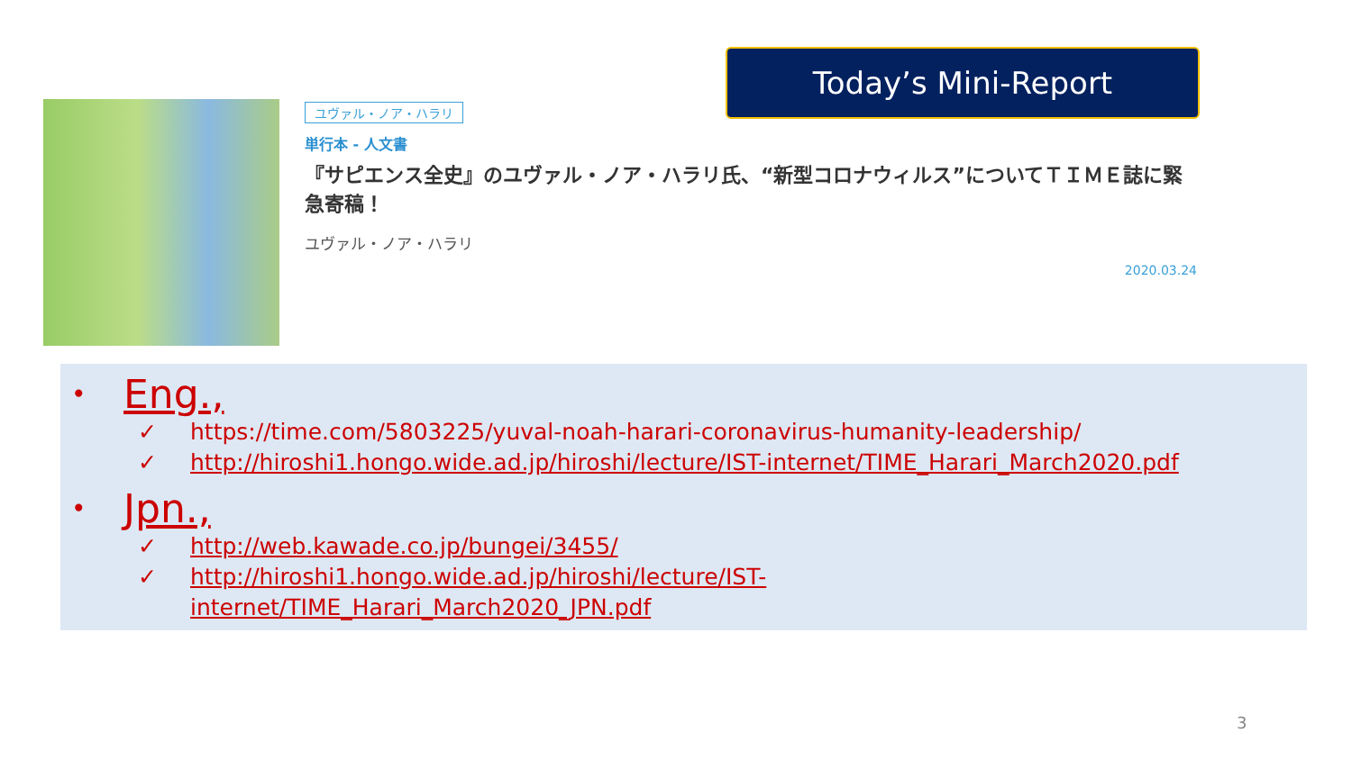ユヴァル・ノア・ハラリ
単行本 - 人文書
『サピエンス全史』のユヴァル・ノア・ハラリ氏、“新型コロナウィルス”についてＴＩＭＥ誌に緊急寄稿！
ユヴァル・ノア・ハラリ
2020.03.24
Today’s Mini-Report
• Eng.,
✓ https://time.com/5803225/yuval-noah-harari-coronavirus-humanity-leadership/
✓ http://hiroshi1.hongo.wide.ad.jp/hiroshi/lecture/IST-internet/TIME_Harari_March2020.pdf
• Jpn.,
✓ http://web.kawade.co.jp/bungei/3455/
✓ http://hiroshi1.hongo.wide.ad.jp/hiroshi/lecture/IST-
internet/TIME_Harari_March2020_JPN.pdf
3